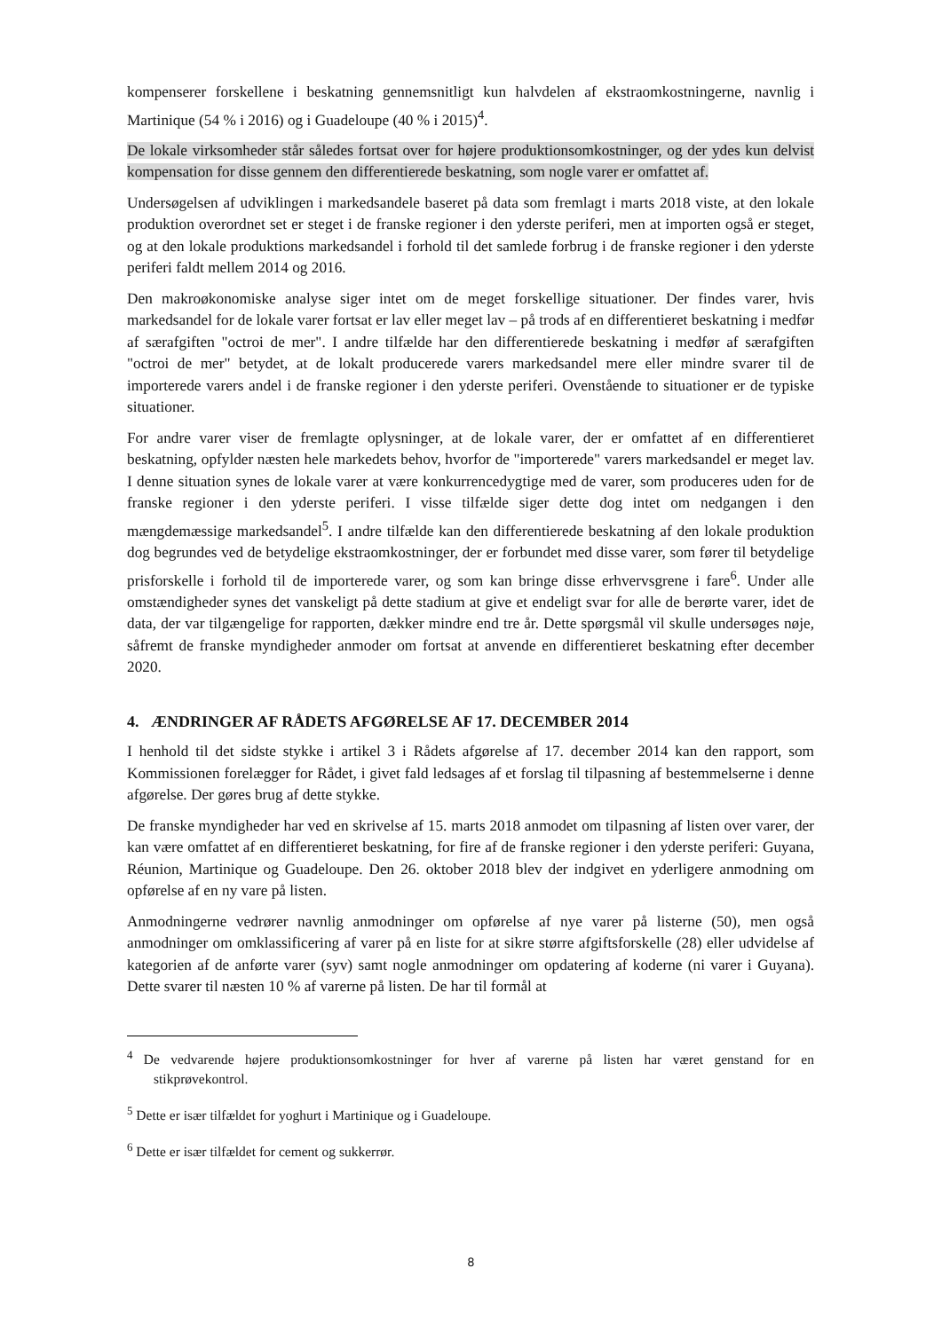kompenserer forskellene i beskatning gennemsnitligt kun halvdelen af ekstraomkostningerne, navnlig i Martinique (54 % i 2016) og i Guadeloupe (40 % i 2015)<sup>4</sup>.
De lokale virksomheder står således fortsat over for højere produktionsomkostninger, og der ydes kun delvist kompensation for disse gennem den differentierede beskatning, som nogle varer er omfattet af.
Undersøgelsen af udviklingen i markedsandele baseret på data som fremlagt i marts 2018 viste, at den lokale produktion overordnet set er steget i de franske regioner i den yderste periferi, men at importen også er steget, og at den lokale produktions markedsandel i forhold til det samlede forbrug i de franske regioner i den yderste periferi faldt mellem 2014 og 2016.
Den makroøkonomiske analyse siger intet om de meget forskellige situationer. Der findes varer, hvis markedsandel for de lokale varer fortsat er lav eller meget lav – på trods af en differentieret beskatning i medfør af særafgiften "octroi de mer". I andre tilfælde har den differentierede beskatning i medfør af særafgiften "octroi de mer" betydet, at de lokalt producerede varers markedsandel mere eller mindre svarer til de importerede varers andel i de franske regioner i den yderste periferi. Ovenstående to situationer er de typiske situationer.
For andre varer viser de fremlagte oplysninger, at de lokale varer, der er omfattet af en differentieret beskatning, opfylder næsten hele markedets behov, hvorfor de "importerede" varers markedsandel er meget lav. I denne situation synes de lokale varer at være konkurrencedygtige med de varer, som produceres uden for de franske regioner i den yderste periferi. I visse tilfælde siger dette dog intet om nedgangen i den mængdemæssige markedsandel<sup>5</sup>. I andre tilfælde kan den differentierede beskatning af den lokale produktion dog begrundes ved de betydelige ekstraomkostninger, der er forbundet med disse varer, som fører til betydelige prisforskelle i forhold til de importerede varer, og som kan bringe disse erhvervsgrene i fare<sup>6</sup>. Under alle omstændigheder synes det vanskeligt på dette stadium at give et endeligt svar for alle de berørte varer, idet de data, der var tilgængelige for rapporten, dækker mindre end tre år. Dette spørgsmål vil skulle undersøges nøje, såfremt de franske myndigheder anmoder om fortsat at anvende en differentieret beskatning efter december 2020.
4. ÆNDRINGER AF RÅDETS AFGØRELSE AF 17. DECEMBER 2014
I henhold til det sidste stykke i artikel 3 i Rådets afgørelse af 17. december 2014 kan den rapport, som Kommissionen forelægger for Rådet, i givet fald ledsages af et forslag til tilpasning af bestemmelserne i denne afgørelse. Der gøres brug af dette stykke.
De franske myndigheder har ved en skrivelse af 15. marts 2018 anmodet om tilpasning af listen over varer, der kan være omfattet af en differentieret beskatning, for fire af de franske regioner i den yderste periferi: Guyana, Réunion, Martinique og Guadeloupe. Den 26. oktober 2018 blev der indgivet en yderligere anmodning om opførelse af en ny vare på listen.
Anmodningerne vedrører navnlig anmodninger om opførelse af nye varer på listerne (50), men også anmodninger om omklassificering af varer på en liste for at sikre større afgiftsforskelle (28) eller udvidelse af kategorien af de anførte varer (syv) samt nogle anmodninger om opdatering af koderne (ni varer i Guyana). Dette svarer til næsten 10 % af varerne på listen. De har til formål at
<sup>4</sup> De vedvarende højere produktionsomkostninger for hver af varerne på listen har været genstand for en stikprøvekontrol.
<sup>5</sup> Dette er især tilfældet for yoghurt i Martinique og i Guadeloupe.
<sup>6</sup> Dette er især tilfældet for cement og sukkerrør.
8